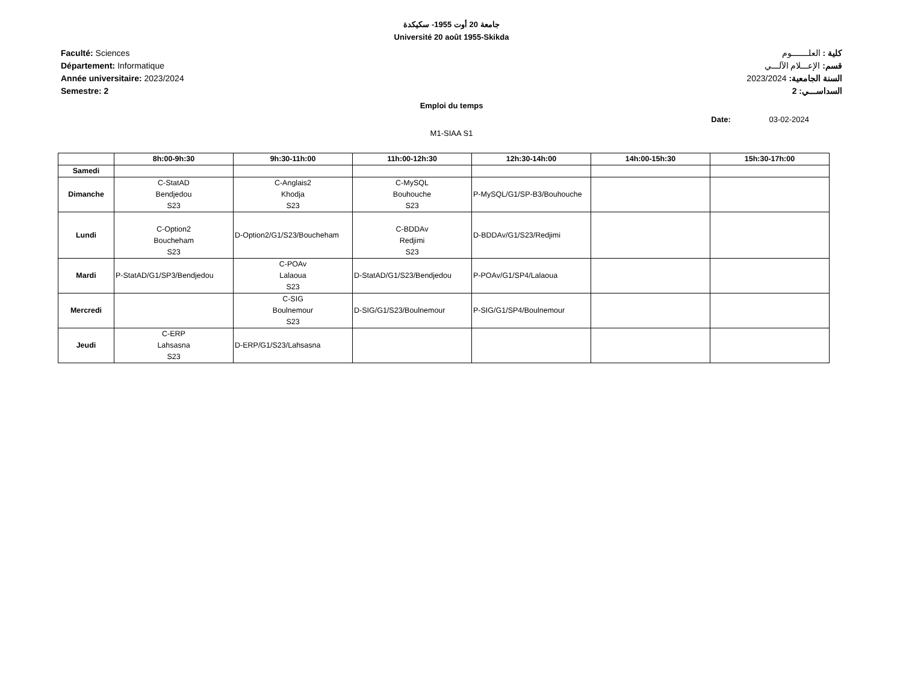جامعة 20 أوت 1955- سكيكدة
Université 20 août 1955-Skikda
Faculté: Sciences
Département: Informatique
Année universitaire: 2023/2024
Semestre: 2
كلية : العلـــــــوم
قسم: الإعـــلام الآلـــي
السنة الجامعية: 2023/2024
السداســـي: 2
Emploi du temps
Date: 03-02-2024
M1-SIAA S1
| | 8h:00-9h:30 | 9h:30-11h:00 | 11h:00-12h:30 | 12h:30-14h:00 | 14h:00-15h:30 | 15h:30-17h:00 |
| --- | --- | --- | --- | --- | --- | --- |
| Samedi | | | | | | |
| Dimanche | C-StatAD Bendjedou S23 | C-Anglais2 Khodja S23 | C-MySQL Bouhouche S23 | P-MySQL/G1/SP-B3/Bouhouche | | |
| Lundi | C-Option2 Boucheham S23 | D-Option2/G1/S23/Boucheham | C-BDDAv Redjimi S23 | D-BDDAv/G1/S23/Redjimi | | |
| Mardi | P-StatAD/G1/SP3/Bendjedou | C-POAv Lalaoua S23 | D-StatAD/G1/S23/Bendjedou | P-POAv/G1/SP4/Lalaoua | | |
| Mercredi | | C-SIG Boulnemour S23 | D-SIG/G1/S23/Boulnemour | P-SIG/G1/SP4/Boulnemour | | |
| Jeudi | C-ERP Lahsasna S23 | D-ERP/G1/S23/Lahsasna | | | | |